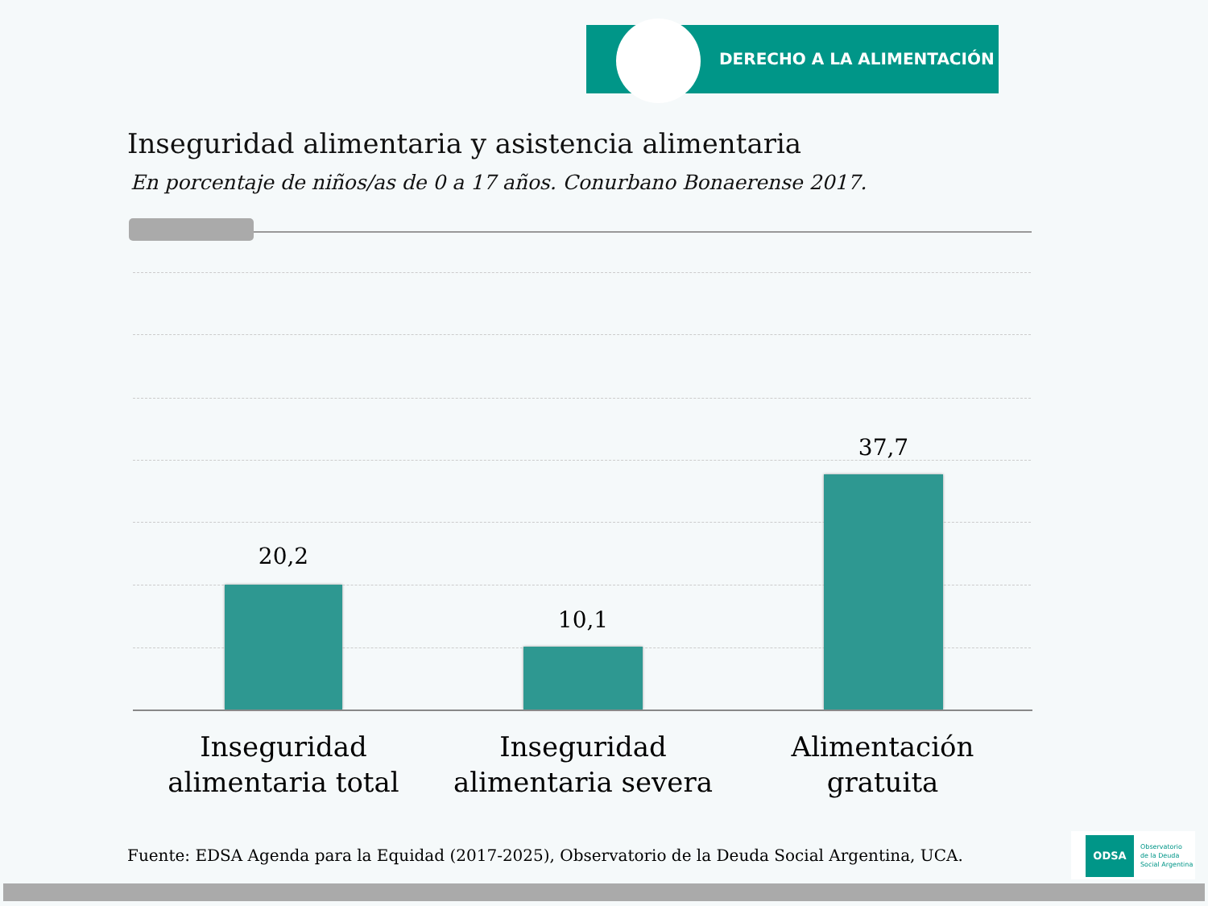DERECHO A LA ALIMENTACIÓN
Inseguridad alimentaria y asistencia alimentaria
En porcentaje de niños/as de 0 a 17 años. Conurbano Bonaerense 2017.
20,2
10,1
37,7
Inseguridad alimentaria total
Inseguridad alimentaria severa
Alimentación gratuita
Fuente: EDSA Agenda para la Equidad (2017-2025), Observatorio de la Deuda Social Argentina, UCA.
ODSA Observatorio
de la Deuda
Social Argentina